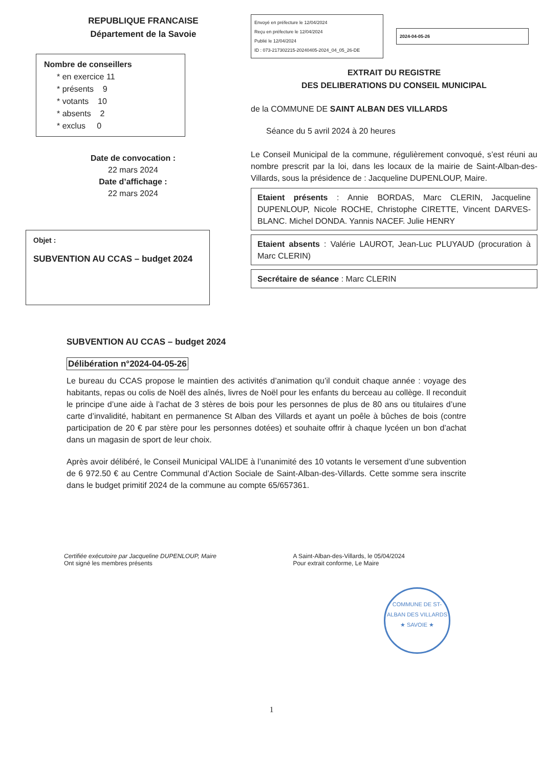REPUBLIQUE FRANCAISE
Département de la Savoie
Nombre de conseillers
* en exercice 11
* présents 9
* votants 10
* absents 2
* exclus 0
Date de convocation :
22 mars 2024
Date d’affichage :
22 mars 2024
Objet :
SUBVENTION AU CCAS – budget 2024
Envoyé en préfecture le 12/04/2024
Reçu en préfecture le 12/04/2024
Publié le 12/04/2024
ID : 073-217302215-20240405-2024_04_05_26-DE
2024-04-05-26
EXTRAIT DU REGISTRE
DES DELIBERATIONS DU CONSEIL MUNICIPAL
de la COMMUNE DE SAINT ALBAN DES VILLARDS
Séance du 5 avril 2024 à 20 heures
Le Conseil Municipal de la commune, régulièrement convoqué, s’est réuni au nombre prescrit par la loi, dans les locaux de la mairie de Saint-Alban-des-Villards, sous la présidence de : Jacqueline DUPENLOUP, Maire.
Etaient présents : Annie BORDAS, Marc CLERIN, Jacqueline DUPENLOUP, Nicole ROCHE, Christophe CIRETTE, Vincent DARVES-BLANC. Michel DONDA. Yannis NACEF. Julie HENRY
Etaient absents : Valérie LAUROT, Jean-Luc PLUYAUD (procuration à Marc CLERIN)
Secrétaire de séance : Marc CLERIN
SUBVENTION AU CCAS – budget 2024
Délibération n°2024-04-05-26
Le bureau du CCAS propose le maintien des activités d’animation qu’il conduit chaque année : voyage des habitants, repas ou colis de Noël des aînés, livres de Noël pour les enfants du berceau au collège. Il reconduit le principe d’une aide à l’achat de 3 stères de bois pour les personnes de plus de 80 ans ou titulaires d’une carte d’invalidité, habitant en permanence St Alban des Villards et ayant un poêle à bûches de bois (contre participation de 20 € par stère pour les personnes dotées) et souhaite offrir à chaque lycéen un bon d’achat dans un magasin de sport de leur choix.
Après avoir délibéré, le Conseil Municipal VALIDE à l’unanimité des 10 votants le versement d’une subvention de 6 972.50 € au Centre Communal d’Action Sociale de Saint-Alban-des-Villards. Cette somme sera inscrite dans le budget primitif 2024 de la commune au compte 65/657361.
Certifiée exécutoire par Jacqueline DUPENLOUP, Maire
Ont signé les membres présents
A Saint-Alban-des-Villards, le 05/04/2024
Pour extrait conforme, Le Maire
COMMUNE DE ST-ALBAN DES VILLARDS
★ SAVOIE ★
1